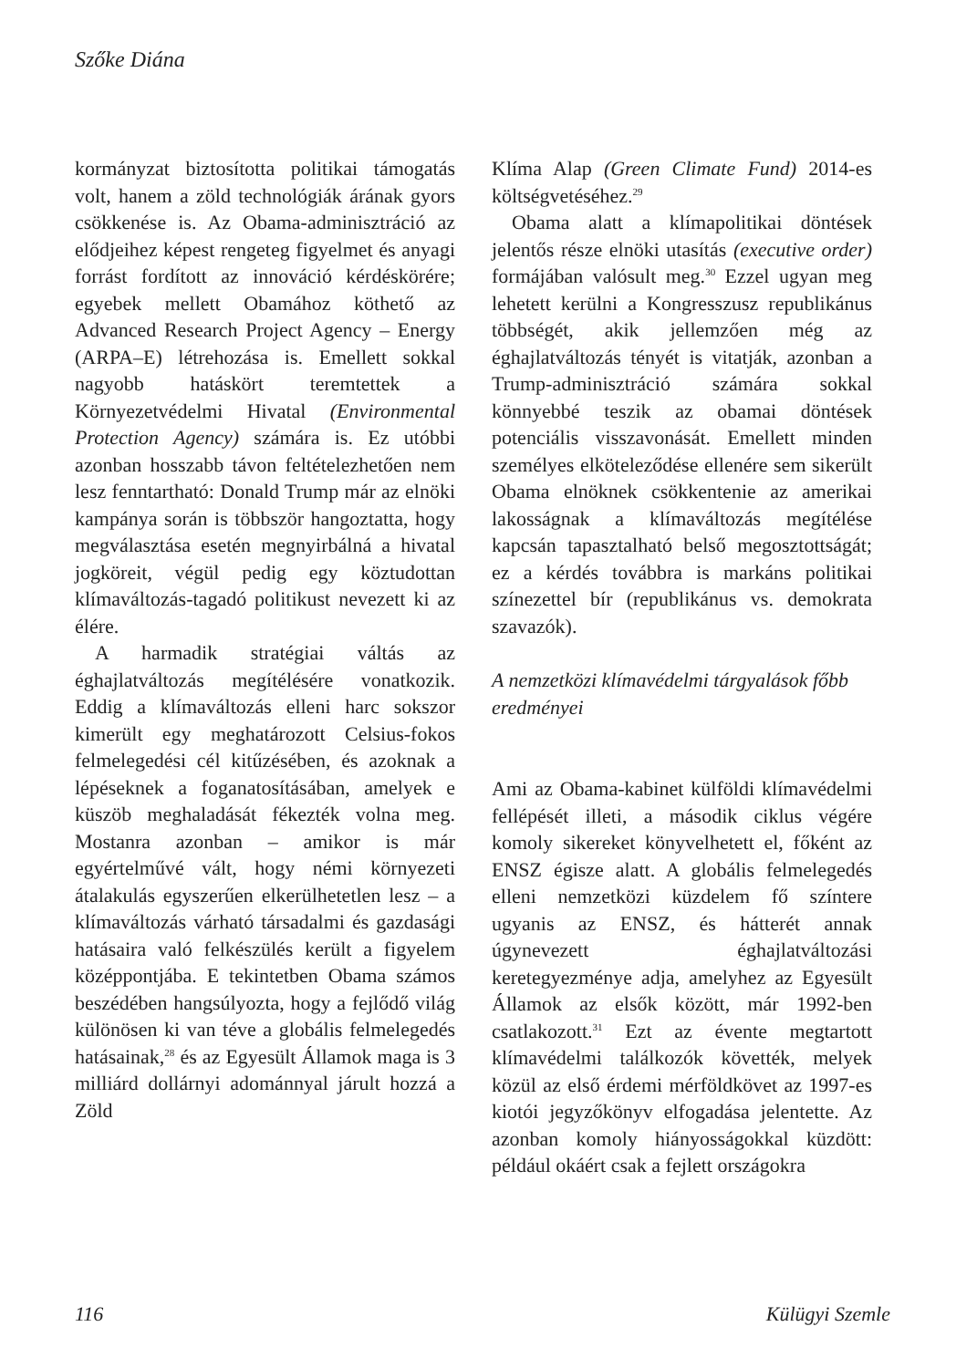Szőke Diána
kormányzat biztosította politikai támogatás volt, hanem a zöld technológiák árának gyors csökkenése is. Az Obama-adminisztráció az elődjeihez képest rengeteg figyelmet és anyagi forrást fordított az innováció kérdéskörére; egyebek mellett Obamához köthető az Advanced Research Project Agency – Energy (ARPA–E) létrehozása is. Emellett sokkal nagyobb hatáskört teremtettek a Környezetvédelmi Hivatal (Environmental Protection Agency) számára is. Ez utóbbi azonban hosszabb távon feltételezhetően nem lesz fenntartható: Donald Trump már az elnöki kampánya során is többször hangoztatta, hogy megválasztása esetén megnyirbálná a hivatal jogköreit, végül pedig egy köztudottan klímaváltozás-tagadó politikust nevezett ki az élére.
A harmadik stratégiai váltás az éghajlatváltozás megítélésére vonatkozik. Eddig a klímaváltozás elleni harc sokszor kimerült egy meghatározott Celsius-fokos felmelegedési cél kitűzésében, és azoknak a lépéseknek a foganatosításában, amelyek e küszöb meghaladását fékezték volna meg. Mostanra azonban – amikor is már egyértelművé vált, hogy némi környezeti átalakulás egyszerűen elkerülhetetlen lesz – a klímaváltozás várható társadalmi és gazdasági hatásaira való felkészülés került a figyelem középpontjába. E tekintetben Obama számos beszédében hangsúlyozta, hogy a fejlődő világ különösen ki van téve a globális felmelegedés hatásainak,<sup>28</sup> és az Egyesült Államok maga is 3 milliárd dollárnyi adománnyal járult hozzá a Zöld
Klíma Alap (Green Climate Fund) 2014-es költségvetéséhez.<sup>29</sup>
Obama alatt a klímapolitikai döntések jelentős része elnöki utasítás (executive order) formájában valósult meg.<sup>30</sup> Ezzel ugyan meg lehetett kerülni a Kongresszusz republikánus többségét, akik jellemzően még az éghajlatváltozás tényét is vitatják, azonban a Trump-adminisztráció számára sokkal könnyebbé teszik az obamai döntések potenciális visszavonását. Emellett minden személyes elköteleződése ellenére sem sikerült Obama elnöknek csökkentenie az amerikai lakosságnak a klímaváltozás megítélése kapcsán tapasztalható belső megosztottságát; ez a kérdés továbbra is markáns politikai színezettel bír (republikánus vs. demokrata szavazók).
A nemzetközi klímavédelmi tárgyalások főbb eredményei
Ami az Obama-kabinet külföldi klímavédelmi fellépését illeti, a második ciklus végére komoly sikereket könyvelhetett el, főként az ENSZ égisze alatt. A globális felmelegedés elleni nemzetközi küzdelem fő színtere ugyanis az ENSZ, és hátterét annak úgynevezett éghajlatváltozási keretegyezménye adja, amelyhez az Egyesült Államok az elsők között, már 1992-ben csatlakozott.<sup>31</sup> Ezt az évente megtartott klímavédelmi találkozók követték, melyek közül az első érdemi mérföldkövet az 1997-es kiotói jegyzőkönyv elfogadása jelentette. Az azonban komoly hiányosságokkal küzdött: például okáért csak a fejlett országokra
116 Külügyi Szemle